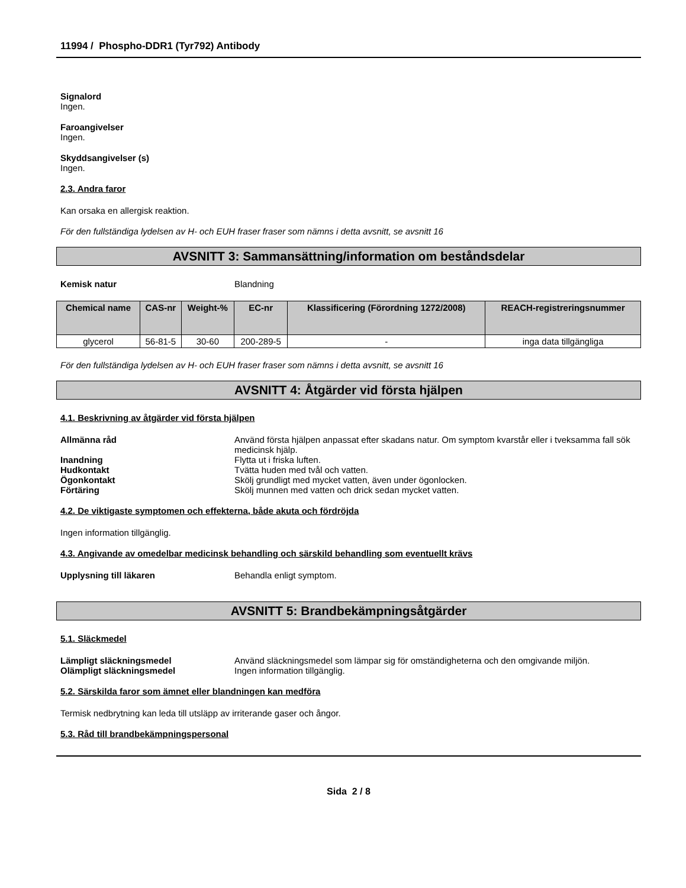11994 / Phospho-DDR1 (Tyr792) Antibody
Signalord
Ingen.
Faroangivelser
Ingen.
Skyddsangivelser (s)
Ingen.
2.3. Andra faror
Kan orsaka en allergisk reaktion.
För den fullständiga lydelsen av H- och EUH fraser fraser som nämns i detta avsnitt, se avsnitt 16
AVSNITT 3: Sammansättning/information om beståndsdelar
Kemisk natur Blandning
| Chemical name | CAS-nr | Weight-% | EC-nr | Klassificering (Förordning 1272/2008) | REACH-registreringsnummer |
| --- | --- | --- | --- | --- | --- |
| glycerol | 56-81-5 | 30-60 | 200-289-5 | - | inga data tillgängliga |
För den fullständiga lydelsen av H- och EUH fraser fraser som nämns i detta avsnitt, se avsnitt 16
AVSNITT 4: Åtgärder vid första hjälpen
4.1. Beskrivning av åtgärder vid första hjälpen
Allmänna råd Använd första hjälpen anpassat efter skadans natur. Om symptom kvarstår eller i tveksamma fall sök medicinsk hjälp.
Inandning Flytta ut i friska luften.
Hudkontakt Tvätta huden med tvål och vatten.
Ögonkontakt Skölj grundligt med mycket vatten, även under ögonlocken.
Förtäring Skölj munnen med vatten och drick sedan mycket vatten.
4.2. De viktigaste symptomen och effekterna, både akuta och fördröjda
Ingen information tillgänglig.
4.3. Angivande av omedelbar medicinsk behandling och särskild behandling som eventuellt krävs
Upplysning till läkaren Behandla enligt symptom.
AVSNITT 5: Brandbekämpningsåtgärder
5.1. Släckmedel
Lämpligt släckningsmedel Använd släckningsmedel som lämpar sig för omständigheterna och den omgivande miljön.
Olämpligt släckningsmedel Ingen information tillgänglig.
5.2. Särskilda faror som ämnet eller blandningen kan medföra
Termisk nedbrytning kan leda till utsläpp av irriterande gaser och ångor.
5.3. Råd till brandbekämpningspersonal
Sida 2 / 8